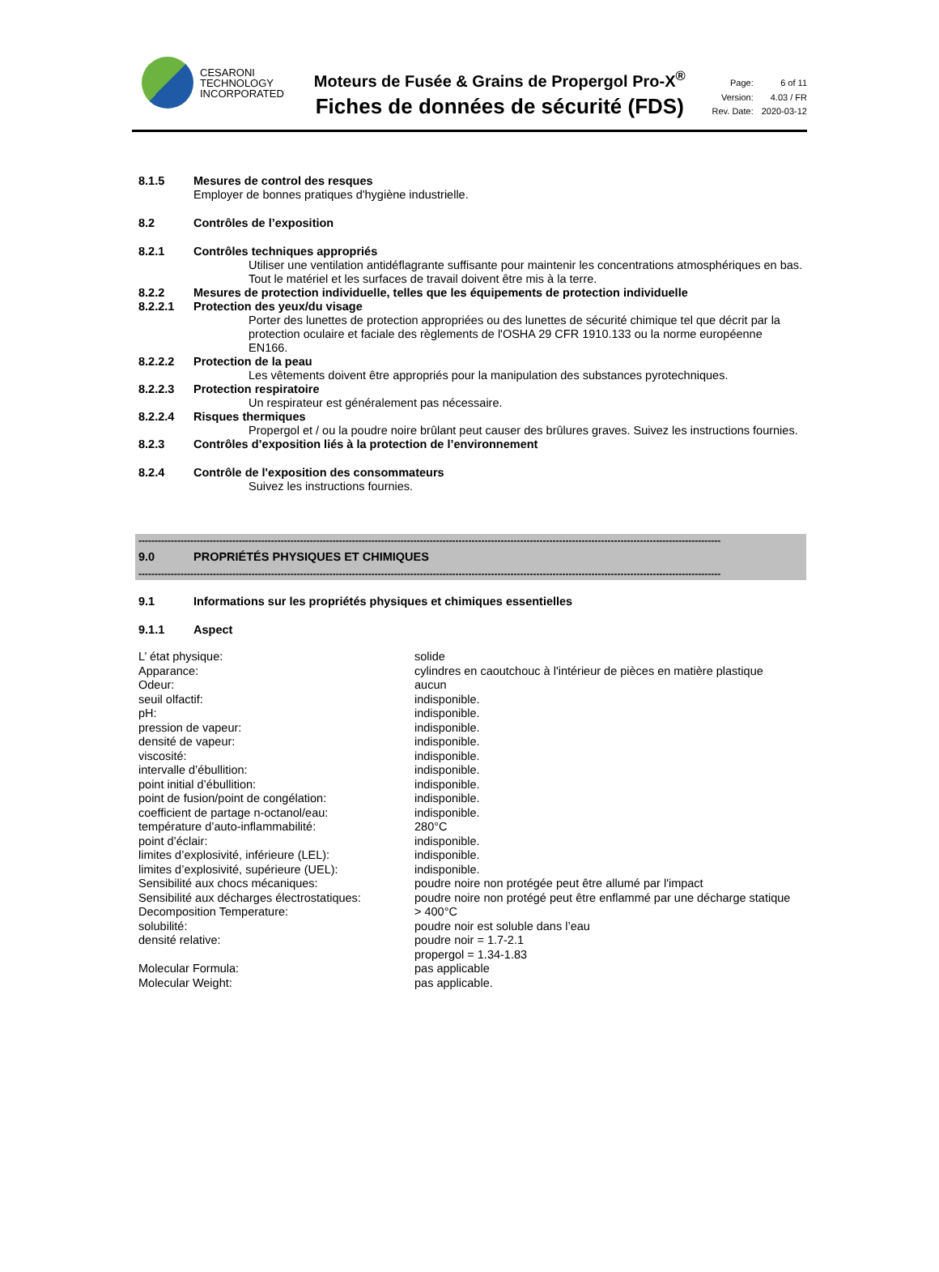CESARONI
TECHNOLOGY
INCORPORATED
Moteurs de Fusée & Grains de Propergol Pro-X<sup>®</sup>
Fiches de données de sécurité (FDS)
| Page: | 6 of 11 |
| Version: | 4.03 / FR |
| Rev. Date: | 2020-03-12 |
8.1.5 Mesures de control des resques
Employer de bonnes pratiques d'hygiène industrielle.
8.2 Contrôles de l’exposition
8.2.1 Contrôles techniques appropriés
Utiliser une ventilation antidéflagrante suffisante pour maintenir les concentrations atmosphériques en bas. Tout le matériel et les surfaces de travail doivent être mis à la terre.
8.2.2 Mesures de protection individuelle, telles que les équipements de protection individuelle
8.2.2.1 Protection des yeux/du visage
Porter des lunettes de protection appropriées ou des lunettes de sécurité chimique tel que décrit par la protection oculaire et faciale des règlements de l'OSHA 29 CFR 1910.133 ou la norme européenne EN166.
8.2.2.2 Protection de la peau
Les vêtements doivent être appropriés pour la manipulation des substances pyrotechniques.
8.2.2.3 Protection respiratoire
Un respirateur est généralement pas nécessaire.
8.2.2.4 Risques thermiques
Propergol et / ou la poudre noire brûlant peut causer des brûlures graves. Suivez les instructions fournies.
8.2.3 Contrôles d’exposition liés à la protection de l’environnement
8.2.4 Contrôle de l'exposition des consommateurs
Suivez les instructions fournies.
------------------------------------------------------------------------------------------------------------------------------------------------------------------------------------
9.0 PROPRIÉTÉS PHYSIQUES ET CHIMIQUES
------------------------------------------------------------------------------------------------------------------------------------------------------------------------------------
9.1 Informations sur les propriétés physiques et chimiques essentielles
9.1.1 Aspect
| L’ état physique: | solide |
| Apparance: | cylindres en caoutchouc à l'intérieur de pièces en matière plastique |
| Odeur: | aucun |
| seuil olfactif: | indisponible. |
| pH: | indisponible. |
| pression de vapeur: | indisponible. |
| densité de vapeur: | indisponible. |
| viscosité: | indisponible. |
| intervalle d’ébullition: | indisponible. |
| point initial d’ébullition: | indisponible. |
| point de fusion/point de congélation: | indisponible. |
| coefficient de partage n-octanol/eau: | indisponible. |
| température d’auto-inflammabilité: | 280°C |
| point d’éclair: | indisponible. |
| limites d’explosivité, inférieure (LEL): | indisponible. |
| limites d’explosivité, supérieure (UEL): | indisponible. |
| Sensibilité aux chocs mécaniques: | poudre noire non protégée peut être allumé par l'impact |
| Sensibilité aux décharges électrostatiques: | poudre noire non protégé peut être enflammé par une décharge statique |
| Decomposition Temperature: | > 400°C |
| solubilité: | poudre noir est soluble dans l’eau |
| densité relative: | poudre noir = 1.7-2.1 propergol = 1.34-1.83 |
| Molecular Formula: | pas applicable |
| Molecular Weight: | pas applicable. |